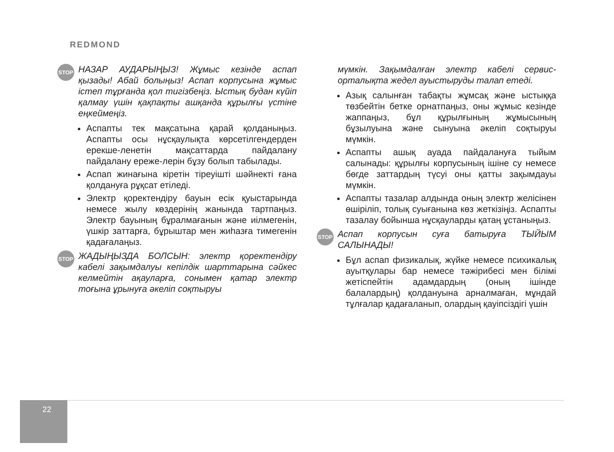REDMOND
STOP
НАЗАР АУДАРЫҢЫЗ! Жұмыс кезінде аспап қызады! Абай болыңыз! Аспап корпусына жұмыс істеп тұрғанда қол тигізбеңіз. Ыстық будан күйіп қалмау үшін қақпақты ашқанда құрылғы үстіне еңкеймеңіз.
Аспапты тек мақсатына қарай қолданыңыз. Аспапты осы нұсқаулықта көрсетілгендерден ерекше-ленетін мақсаттарда пайдалану пайдалану ереже-лерін бұзу болып табылады.
Аспап жинағына кіретін тіреуішті шәйнекті ғана қолдануға рұқсат етіледі.
Электр қоректендіру бауын есік қуыстарында немесе жылу көздерінің жанында тартпаңыз. Электр бауының бұралмағанын және иілмегенін, үшкір заттарға, бұрыштар мен жиһазға тимегенін қадағалаңыз.
STOP
ЖАДЫҢЫЗДА БОЛСЫН: электр қоректендіру кабелі зақымдалуы кепілдік шарттарына сәйкес келмейтін ақауларға, сонымен қатар электр тоғына ұрынуға әкеліп соқтыруы
мүмкін. Зақымдалған электр кабелі сервис-орталықта жедел ауыстыруды талап етеді.
Азық салынған табақты жұмсақ және ыстыққа төзбейтін бетке орнатпаңыз, оны жұмыс кезінде жаппаңыз, бұл құрылғының жұмысының бұзылуына және сынуына әкеліп соқтыруы мүмкін.
Аспапты ашық ауада пайдалануға тыйым салынады: құрылғы корпусының ішіне су немесе бөгде заттардың түсуі оны қатты зақымдауы мүмкін.
Аспапты тазалар алдында оның электр желісінен өшіріліп, толық суығанына көз жеткізіңіз. Аспапты тазалау бойынша нұсқауларды қатаң ұстаныңыз.
STOP
Аспап корпусын суға батыруға ТЫЙЫМ САЛЫНАДЫ!
Бұл аспап физикалық, жүйке немесе психикалық ауытқулары бар немесе тәжірибесі мен білімі жетіспейтін адамдардың (оның ішінде балалардың) қолдануына арналмаған, мұндай тұлғалар қадағаланып, олардың қауіпсіздігі үшін
22